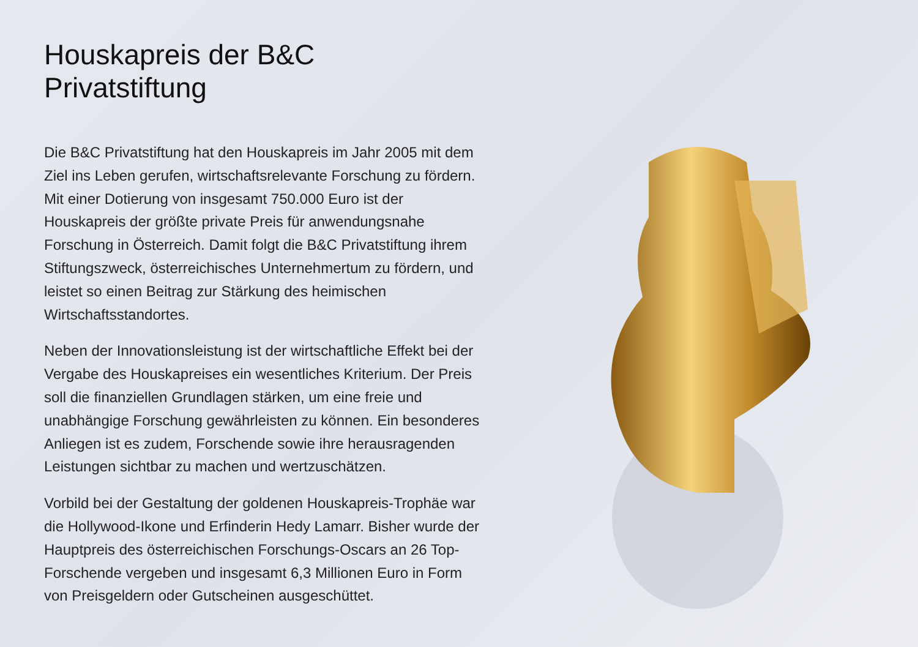Houskapreis der B&C Privatstiftung
Die B&C Privatstiftung hat den Houskapreis im Jahr 2005 mit dem Ziel ins Leben gerufen, wirtschaftsrelevante Forschung zu fördern. Mit einer Dotierung von insgesamt 750.000 Euro ist der Houskapreis der größte private Preis für anwendungsnahe Forschung in Österreich. Damit folgt die B&C Privatstiftung ihrem Stiftungszweck, österreichisches Unternehmertum zu fördern, und leistet so einen Beitrag zur Stärkung des heimischen Wirtschaftsstandortes.
Neben der Innovationsleistung ist der wirtschaftliche Effekt bei der Vergabe des Houskapreises ein wesentliches Kriterium. Der Preis soll die finanziellen Grundlagen stärken, um eine freie und unabhängige Forschung gewährleisten zu können. Ein besonderes Anliegen ist es zudem, Forschende sowie ihre herausragenden Leistungen sichtbar zu machen und wertzuschätzen.
Vorbild bei der Gestaltung der goldenen Houskapreis-Trophäe war die Hollywood-Ikone und Erfinderin Hedy Lamarr. Bisher wurde der Hauptpreis des österreichischen Forschungs-Oscars an 26 Top-Forschende vergeben und insgesamt 6,3 Millionen Euro in Form von Preisgeldern oder Gutscheinen ausgeschüttet.